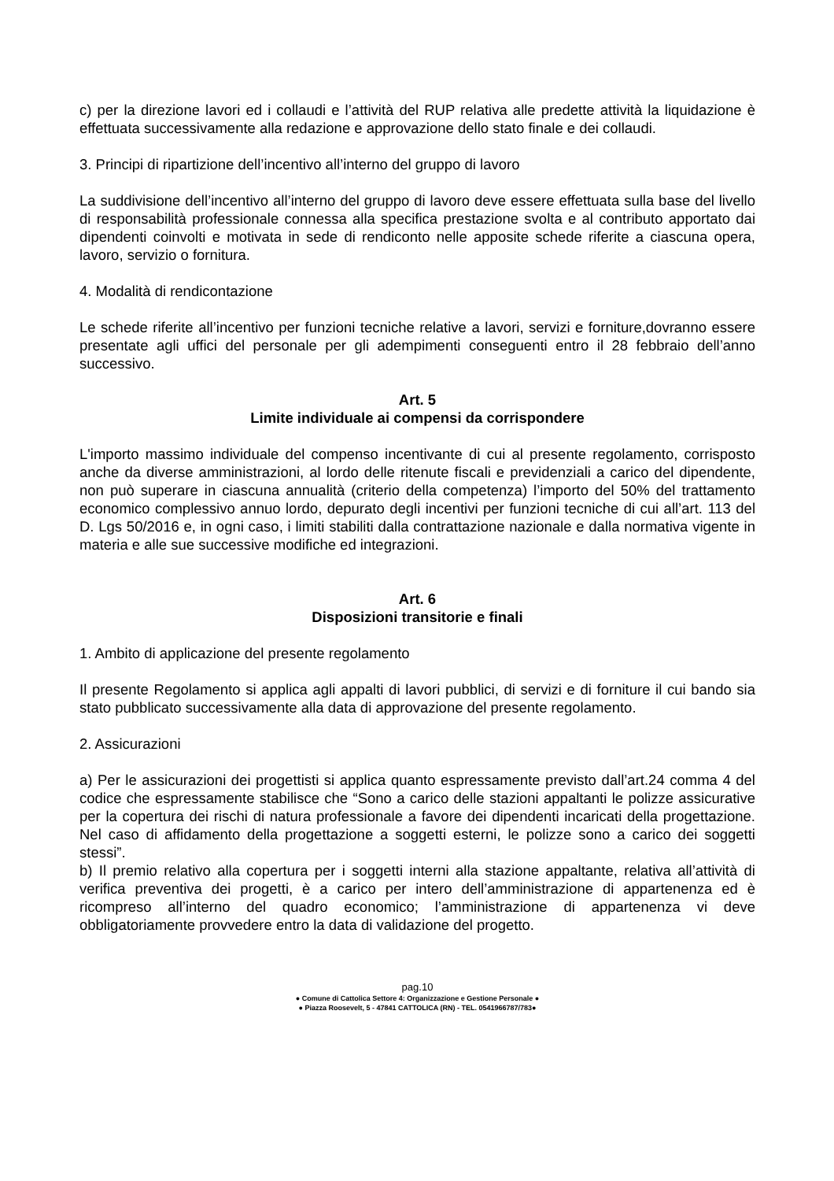c) per la direzione lavori ed i collaudi e l’attività del RUP relativa alle predette attività la liquidazione è effettuata successivamente alla redazione e approvazione dello stato finale e dei collaudi.
3. Principi di ripartizione dell’incentivo all’interno del gruppo di lavoro
La suddivisione dell’incentivo all’interno del gruppo di lavoro deve essere effettuata sulla base del livello di responsabilità professionale connessa alla specifica prestazione svolta e al contributo apportato dai dipendenti coinvolti e motivata in sede di rendiconto nelle apposite schede riferite a ciascuna opera, lavoro, servizio o fornitura.
4. Modalità di rendicontazione
Le schede riferite all’incentivo per funzioni tecniche relative a lavori, servizi e forniture,dovranno essere presentate agli uffici del personale per gli adempimenti conseguenti entro il 28 febbraio dell’anno successivo.
Art. 5
Limite individuale ai compensi da corrispondere
L'importo massimo individuale del compenso incentivante di cui al presente regolamento, corrisposto anche da diverse amministrazioni, al lordo delle ritenute fiscali e previdenziali a carico del dipendente, non può superare in ciascuna annualità (criterio della competenza) l’importo del 50% del trattamento economico complessivo annuo lordo, depurato degli incentivi per funzioni tecniche di cui all’art. 113 del D. Lgs 50/2016 e, in ogni caso, i limiti stabiliti dalla contrattazione nazionale e dalla normativa vigente in materia e alle sue successive modifiche ed integrazioni.
Art. 6
Disposizioni transitorie e finali
1. Ambito di applicazione del presente regolamento
Il presente Regolamento si applica agli appalti di lavori pubblici, di servizi e di forniture il cui bando sia stato pubblicato successivamente alla data di approvazione del presente regolamento.
2. Assicurazioni
a) Per le assicurazioni dei progettisti si applica quanto espressamente previsto dall’art.24 comma 4 del codice che espressamente stabilisce che “Sono a carico delle stazioni appaltanti le polizze assicurative per la copertura dei rischi di natura professionale a favore dei dipendenti incaricati della progettazione. Nel caso di affidamento della progettazione a soggetti esterni, le polizze sono a carico dei soggetti stessi”.
b) Il premio relativo alla copertura per i soggetti interni alla stazione appaltante, relativa all’attività di verifica preventiva dei progetti, è a carico per intero dell’amministrazione di appartenenza ed è ricompreso all’interno del quadro economico; l’amministrazione di appartenenza vi deve obbligatoriamente provvedere entro la data di validazione del progetto.
pag.10
● Comune di Cattolica Settore 4: Organizzazione e Gestione Personale ●
● Piazza Roosevelt, 5 - 47841 CATTOLICA (RN) - TEL. 0541966787/783●